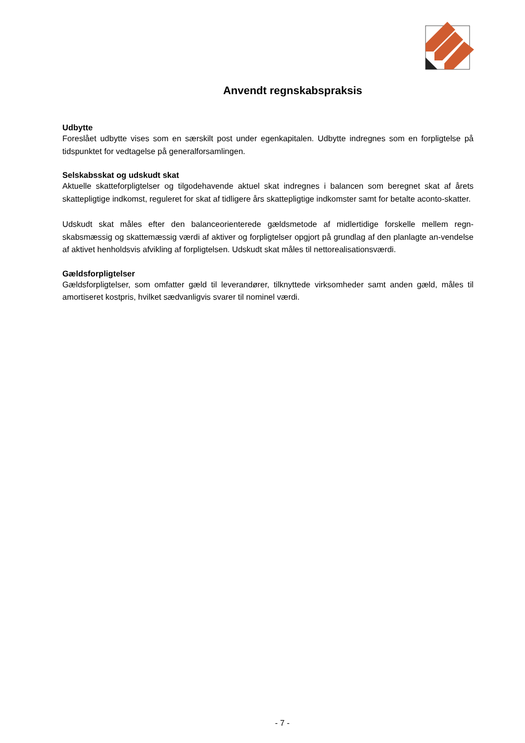Anvendt regnskabspraksis
Udbytte
Foreslået udbytte vises som en særskilt post under egenkapitalen. Udbytte indregnes som en forpligtelse på tidspunktet for vedtagelse på generalforsamlingen.
Selskabsskat og udskudt skat
Aktuelle skatteforpligtelser og tilgodehavende aktuel skat indregnes i balancen som beregnet skat af årets skattepligtige indkomst, reguleret for skat af tidligere års skattepligtige indkomster samt for betalte aconto-skatter.
Udskudt skat måles efter den balanceorienterede gældsmetode af midlertidige forskelle mellem regn-skabsmæssig og skattemæssig værdi af aktiver og forpligtelser opgjort på grundlag af den planlagte an-vendelse af aktivet henholdsvis afvikling af forpligtelsen. Udskudt skat måles til nettorealisationsværdi.
Gældsforpligtelser
Gældsforpligtelser, som omfatter gæld til leverandører, tilknyttede virksomheder samt anden gæld, måles til amortiseret kostpris, hvilket sædvanligvis svarer til nominel værdi.
- 7 -